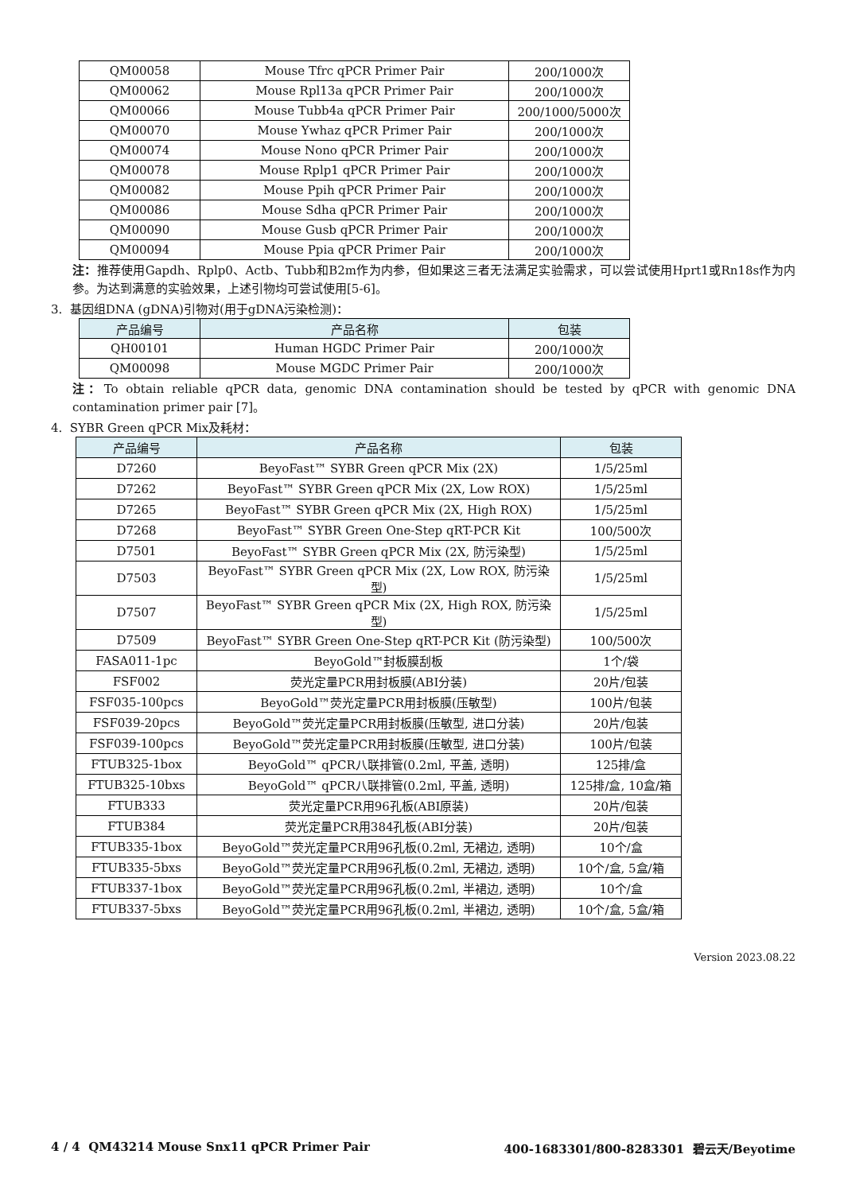| QM00058 | Mouse Tfrc qPCR Primer Pair | 200/1000次 |
| QM00062 | Mouse Rpl13a qPCR Primer Pair | 200/1000次 |
| QM00066 | Mouse Tubb4a qPCR Primer Pair | 200/1000/5000次 |
| QM00070 | Mouse Ywhaz qPCR Primer Pair | 200/1000次 |
| QM00074 | Mouse Nono qPCR Primer Pair | 200/1000次 |
| QM00078 | Mouse Rplp1 qPCR Primer Pair | 200/1000次 |
| QM00082 | Mouse Ppih qPCR Primer Pair | 200/1000次 |
| QM00086 | Mouse Sdha qPCR Primer Pair | 200/1000次 |
| QM00090 | Mouse Gusb qPCR Primer Pair | 200/1000次 |
| QM00094 | Mouse Ppia qPCR Primer Pair | 200/1000次 |
注：推荐使用Gapdh、Rplp0、Actb、Tubb和B2m作为内参，但如果这三者无法满足实验需求，可以尝试使用Hprt1或Rn18s作为内参。为达到满意的实验效果，上述引物均可尝试使用[5-6]。
3. 基因组DNA (gDNA)引物对(用于gDNA污染检测)：
| 产品编号 | 产品名称 | 包装 |
| --- | --- | --- |
| QH00101 | Human HGDC Primer Pair | 200/1000次 |
| QM00098 | Mouse MGDC Primer Pair | 200/1000次 |
注：To obtain reliable qPCR data, genomic DNA contamination should be tested by qPCR with genomic DNA contamination primer pair [7]。
4. SYBR Green qPCR Mix及耗材：
| 产品编号 | 产品名称 | 包装 |
| --- | --- | --- |
| D7260 | BeyoFast™ SYBR Green qPCR Mix (2X) | 1/5/25ml |
| D7262 | BeyoFast™ SYBR Green qPCR Mix (2X, Low ROX) | 1/5/25ml |
| D7265 | BeyoFast™ SYBR Green qPCR Mix (2X, High ROX) | 1/5/25ml |
| D7268 | BeyoFast™ SYBR Green One-Step qRT-PCR Kit | 100/500次 |
| D7501 | BeyoFast™ SYBR Green qPCR Mix (2X, 防污染型) | 1/5/25ml |
| D7503 | BeyoFast™ SYBR Green qPCR Mix (2X, Low ROX, 防污染型) | 1/5/25ml |
| D7507 | BeyoFast™ SYBR Green qPCR Mix (2X, High ROX, 防污染型) | 1/5/25ml |
| D7509 | BeyoFast™ SYBR Green One-Step qRT-PCR Kit (防污染型) | 100/500次 |
| FASA011-1pc | BeyoGold™封板膜刮板 | 1个/袋 |
| FSF002 | 荧光定量PCR用封板膜(ABI分装) | 20片/包装 |
| FSF035-100pcs | BeyoGold™荧光定量PCR用封板膜(压敏型) | 100片/包装 |
| FSF039-20pcs | BeyoGold™荧光定量PCR用封板膜(压敏型, 进口分装) | 20片/包装 |
| FSF039-100pcs | BeyoGold™荧光定量PCR用封板膜(压敏型, 进口分装) | 100片/包装 |
| FTUB325-1box | BeyoGold™ qPCR八联排管(0.2ml, 平盖, 透明) | 125排/盒 |
| FTUB325-10bxs | BeyoGold™ qPCR八联排管(0.2ml, 平盖, 透明) | 125排/盒, 10盒/箱 |
| FTUB333 | 荧光定量PCR用96孔板(ABI原装) | 20片/包装 |
| FTUB384 | 荧光定量PCR用384孔板(ABI分装) | 20片/包装 |
| FTUB335-1box | BeyoGold™荧光定量PCR用96孔板(0.2ml, 无裙边, 透明) | 10个/盒 |
| FTUB335-5bxs | BeyoGold™荧光定量PCR用96孔板(0.2ml, 无裙边, 透明) | 10个/盒, 5盒/箱 |
| FTUB337-1box | BeyoGold™荧光定量PCR用96孔板(0.2ml, 半裙边, 透明) | 10个/盒 |
| FTUB337-5bxs | BeyoGold™荧光定量PCR用96孔板(0.2ml, 半裙边, 透明) | 10个/盒, 5盒/箱 |
Version 2023.08.22
4 / 4 QM43214 Mouse Snx11 qPCR Primer Pair 400-1683301/800-8283301 碧云天/Beyotime